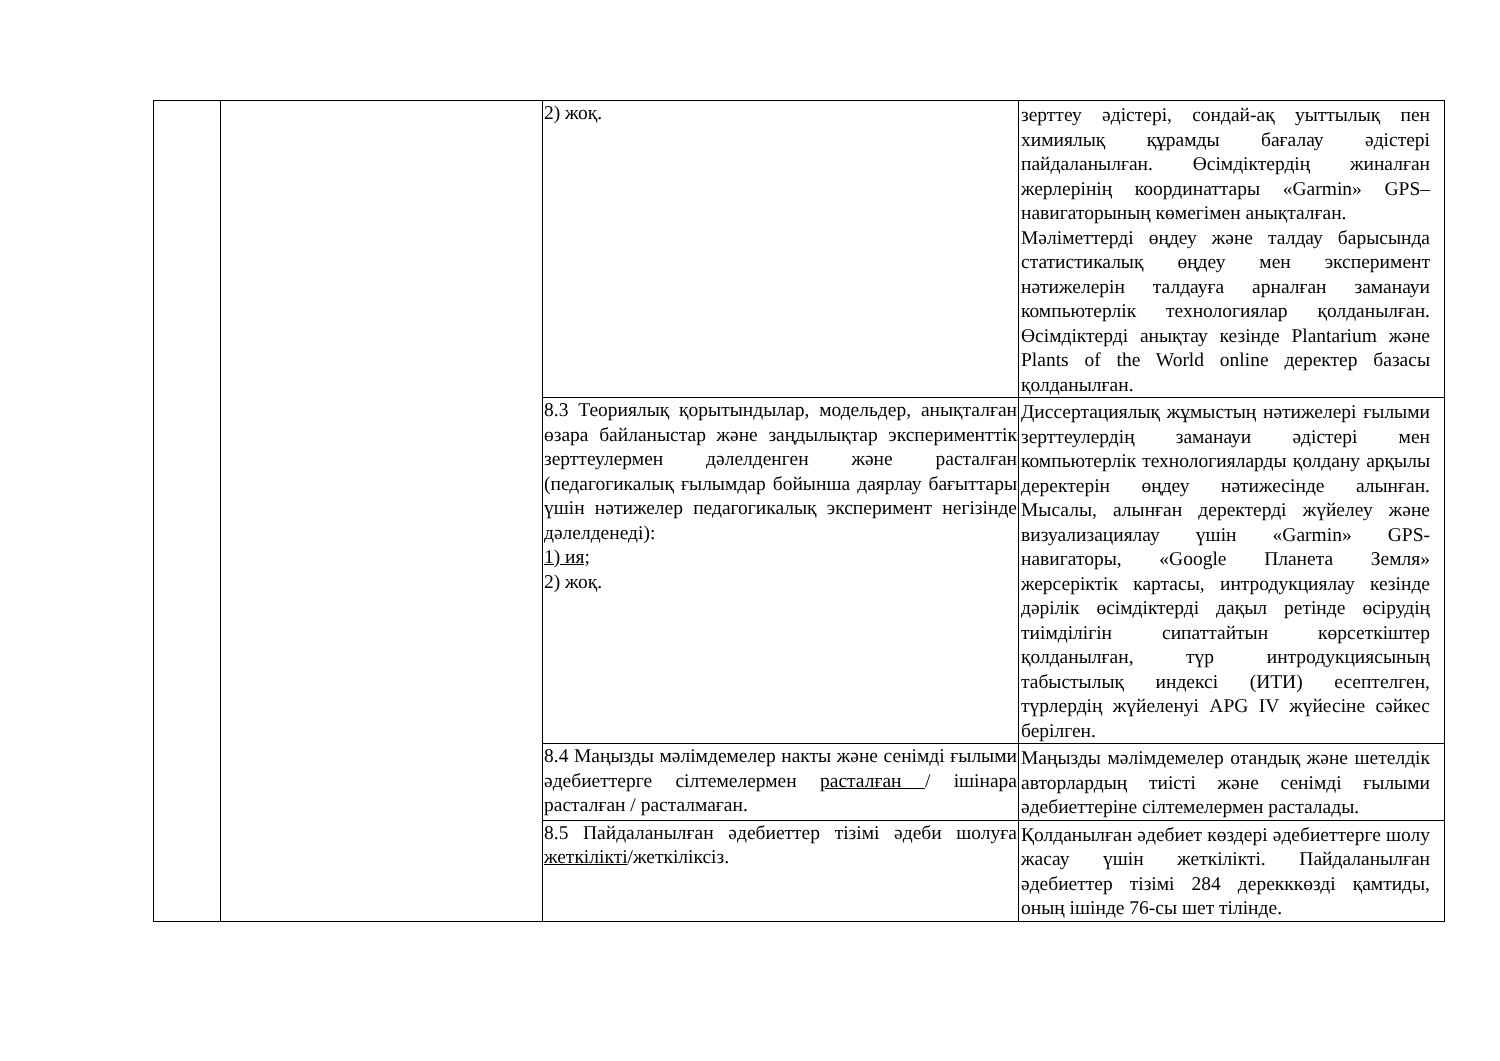| | | 2) жоқ. | зерттеу әдістері, сондай-ақ уыттылық пен химиялық құрамды бағалау әдістері пайдаланылған. Өсімдіктердің жиналған жерлерінің координаттары «Garmin» GPS–навигаторының көмегімен анықталған. Мәліметтерді өңдеу және талдау барысында статистикалық өңдеу мен эксперимент нәтижелерін талдауға арналған заманауи компьютерлік технологиялар қолданылған. Өсімдіктерді анықтау кезінде Plantarium және Plants of the World online деректер базасы қолданылған. |
| | | 8.3 Теориялық қорытындылар, модельдер, анықталған өзара байланыстар және заңдылықтар эксперименттік зерттеулермен дәлелденген және расталған (педагогикалық ғылымдар бойынша даярлау бағыттары үшін нәтижелер педагогикалық эксперимент негізінде дәлелденеді): 1) ия; 2) жоқ. | Диссертациялық жұмыстың нәтижелері ғылыми зерттеулердің заманауи әдістері мен компьютерлік технологияларды қолдану арқылы деректерін өңдеу нәтижесінде алынған. Мысалы, алынған деректерді жүйелеу және визуализациялау үшін «Garmin» GPS-навигаторы, «Google Планета Земля» жерсеріктік картасы, интродукциялау кезінде дәрілік өсімдіктерді дақыл ретінде өсірудің тиімділігін сипаттайтын көрсеткіштер қолданылған, түр интродукциясының табыстылық индексі (ИТИ) есептелген, түрлердің жүйеленуі APG IV жүйесіне сәйкес берілген. |
| | | 8.4 Маңызды мәлімдемелер накты және сенімді ғылыми әдебиеттерге сілтемелермен расталған / ішінара расталған / расталмаған. | Маңызды мәлімдемелер отандық және шетелдік авторлардың тиісті және сенімді ғылыми әдебиеттеріне сілтемелермен расталады. |
| | | 8.5 Пайдаланылған әдебиеттер тізімі әдеби шолуға жеткілікті /жеткіліксіз. | Қолданылған әдебиет көздері әдебиеттерге шолу жасау үшін жеткілікті. Пайдаланылған әдебиеттер тізімі 284 дерекккөзді қамтиды, оның ішінде 76-сы шет тілінде. |